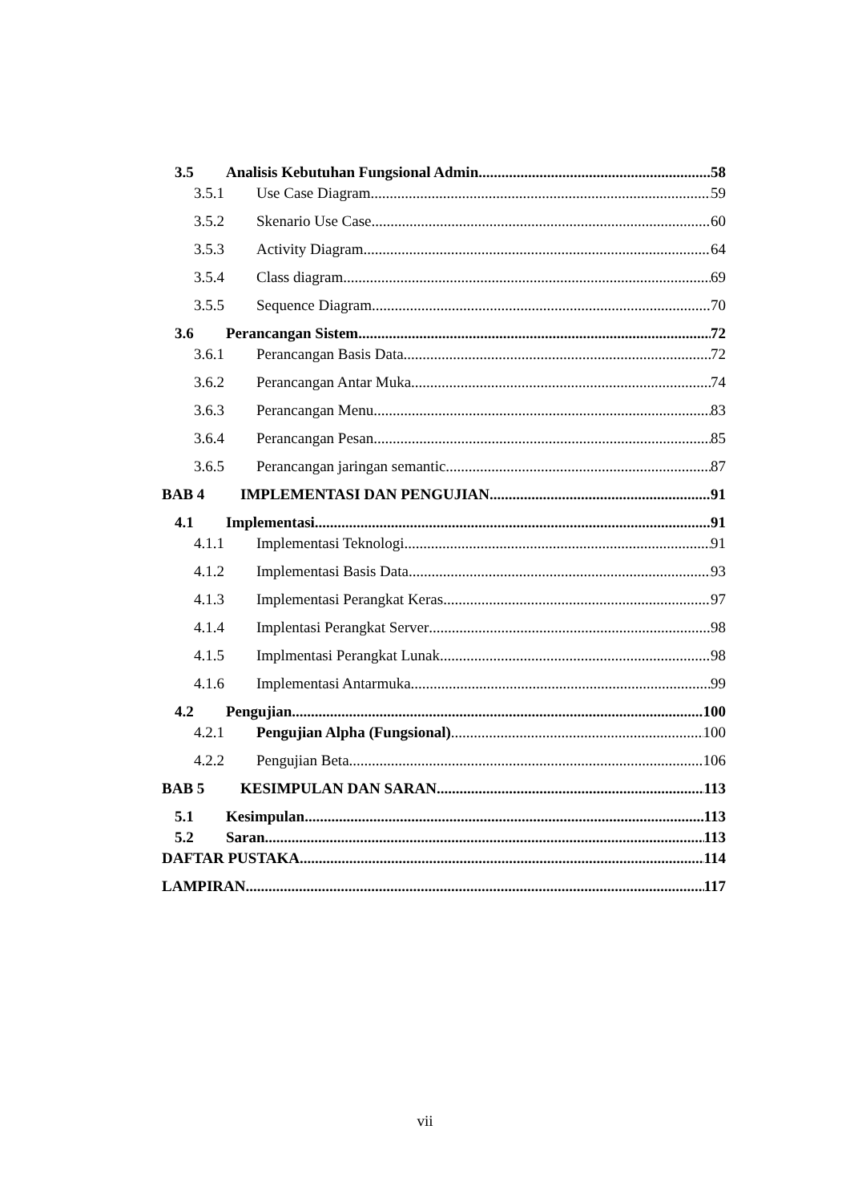3.5 Analisis Kebutuhan Fungsional Admin 58
3.5.1 Use Case Diagram 59
3.5.2 Skenario Use Case 60
3.5.3 Activity Diagram 64
3.5.4 Class diagram 69
3.5.5 Sequence Diagram 70
3.6 Perancangan Sistem 72
3.6.1 Perancangan Basis Data 72
3.6.2 Perancangan Antar Muka 74
3.6.3 Perancangan Menu 83
3.6.4 Perancangan Pesan 85
3.6.5 Perancangan jaringan semantic 87
BAB 4 IMPLEMENTASI DAN PENGUJIAN 91
4.1 Implementasi 91
4.1.1 Implementasi Teknologi 91
4.1.2 Implementasi Basis Data 93
4.1.3 Implementasi Perangkat Keras 97
4.1.4 Implentasi Perangkat Server 98
4.1.5 Implmentasi Perangkat Lunak 98
4.1.6 Implementasi Antarmuka 99
4.2 Pengujian 100
4.2.1 Pengujian Alpha (Fungsional) 100
4.2.2 Pengujian Beta 106
BAB 5 KESIMPULAN DAN SARAN 113
5.1 Kesimpulan 113
5.2 Saran 113
DAFTAR PUSTAKA 114
LAMPIRAN 117
vii